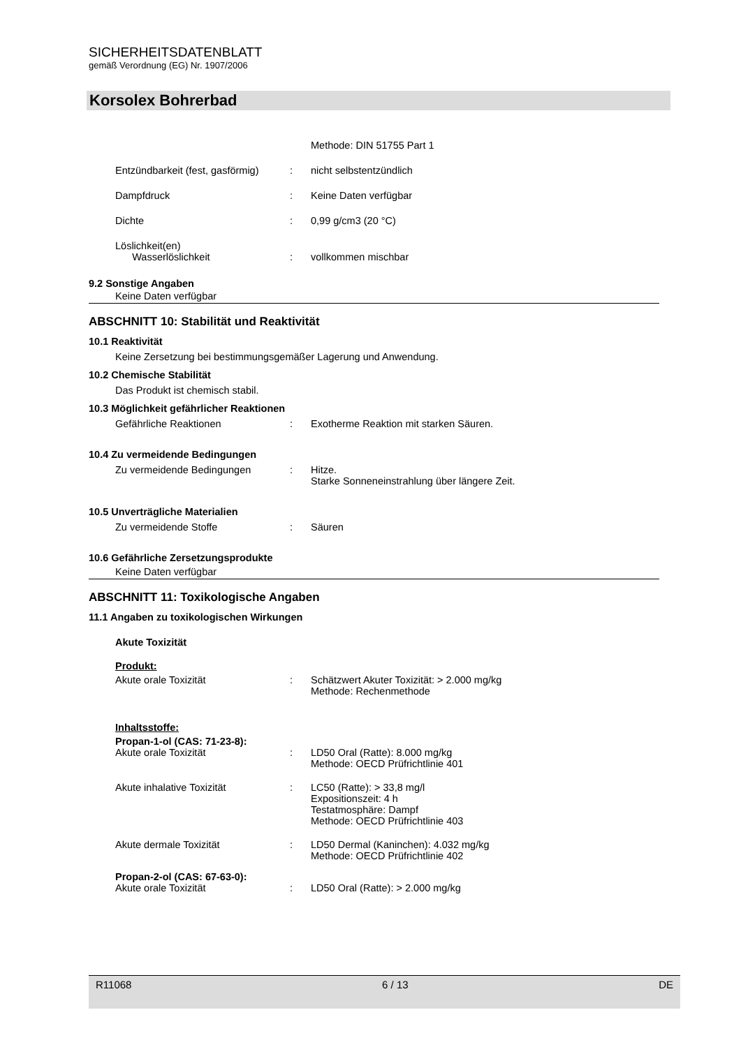SICHERHEITSDATENBLATT
gemäß Verordnung (EG) Nr. 1907/2006
Korsolex Bohrerbad
Methode: DIN 51755 Part 1
Entzündbarkeit (fest, gasförmig)
: nicht selbstentzündlich
Dampfdruck : Keine Daten verfügbar
Dichte : 0,99 g/cm3 (20 °C)
Löslichkeit(en)
Wasserlöslichkeit
:
vollkommen mischbar
9.2 Sonstige Angaben
Keine Daten verfügbar
ABSCHNITT 10: Stabilität und Reaktivität
10.1 Reaktivität
Keine Zersetzung bei bestimmungsgemäßer Lagerung und Anwendung.
10.2 Chemische Stabilität
Das Produkt ist chemisch stabil.
10.3 Möglichkeit gefährlicher Reaktionen
Gefährliche Reaktionen : Exotherme Reaktion mit starken Säuren.
10.4 Zu vermeidende Bedingungen
Zu vermeidende Bedingungen : Hitze.
Starke Sonneneinstrahlung über längere Zeit.
10.5 Unverträgliche Materialien
Zu vermeidende Stoffe : Säuren
10.6 Gefährliche Zersetzungsprodukte
Keine Daten verfügbar
ABSCHNITT 11: Toxikologische Angaben
11.1 Angaben zu toxikologischen Wirkungen
Akute Toxizität
Produkt:
Akute orale Toxizität : Schätzwert Akuter Toxizität: > 2.000 mg/kg
Methode: Rechenmethode
Inhaltsstoffe:
Propan-1-ol (CAS: 71-23-8):
Akute orale Toxizität : LD50 Oral (Ratte): 8.000 mg/kg
Methode: OECD Prüfrichtlinie 401
Akute inhalative Toxizität : LC50 (Ratte): > 33,8 mg/l
Expositionszeit: 4 h
Testatmosphäre: Dampf
Methode: OECD Prüfrichtlinie 403
Akute dermale Toxizität : LD50 Dermal (Kaninchen): 4.032 mg/kg
Methode: OECD Prüfrichtlinie 402
Propan-2-ol (CAS: 67-63-0):
Akute orale Toxizität : LD50 Oral (Ratte): > 2.000 mg/kg
R11068 6 / 13 DE